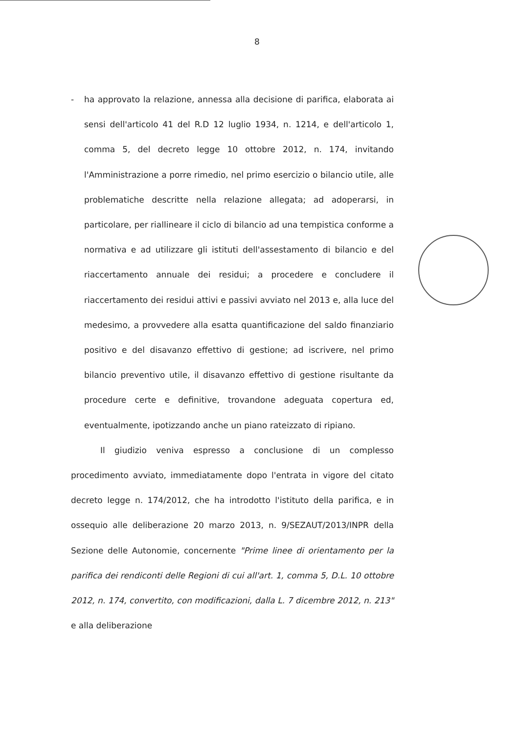8
- ha approvato la relazione, annessa alla decisione di parifica, elaborata ai sensi dell'articolo 41 del R.D 12 luglio 1934, n. 1214, e dell'articolo 1, comma 5, del decreto legge 10 ottobre 2012, n. 174, invitando l'Amministrazione a porre rimedio, nel primo esercizio o bilancio utile, alle problematiche descritte nella relazione allegata; ad adoperarsi, in particolare, per riallineare il ciclo di bilancio ad una tempistica conforme a normativa e ad utilizzare gli istituti dell'assestamento di bilancio e del riaccertamento annuale dei residui; a procedere e concludere il riaccertamento dei residui attivi e passivi avviato nel 2013 e, alla luce del medesimo, a provvedere alla esatta quantificazione del saldo finanziario positivo e del disavanzo effettivo di gestione; ad iscrivere, nel primo bilancio preventivo utile, il disavanzo effettivo di gestione risultante da procedure certe e definitive, trovandone adeguata copertura ed, eventualmente, ipotizzando anche un piano rateizzato di ripiano.
Il giudizio veniva espresso a conclusione di un complesso procedimento avviato, immediatamente dopo l'entrata in vigore del citato decreto legge n. 174/2012, che ha introdotto l'istituto della parifica, e in ossequio alle deliberazione 20 marzo 2013, n. 9/SEZAUT/2013/INPR della Sezione delle Autonomie, concernente "Prime linee di orientamento per la parifica dei rendiconti delle Regioni di cui all'art. 1, comma 5, D.L. 10 ottobre 2012, n. 174, convertito, con modificazioni, dalla L. 7 dicembre 2012, n. 213" e alla deliberazione